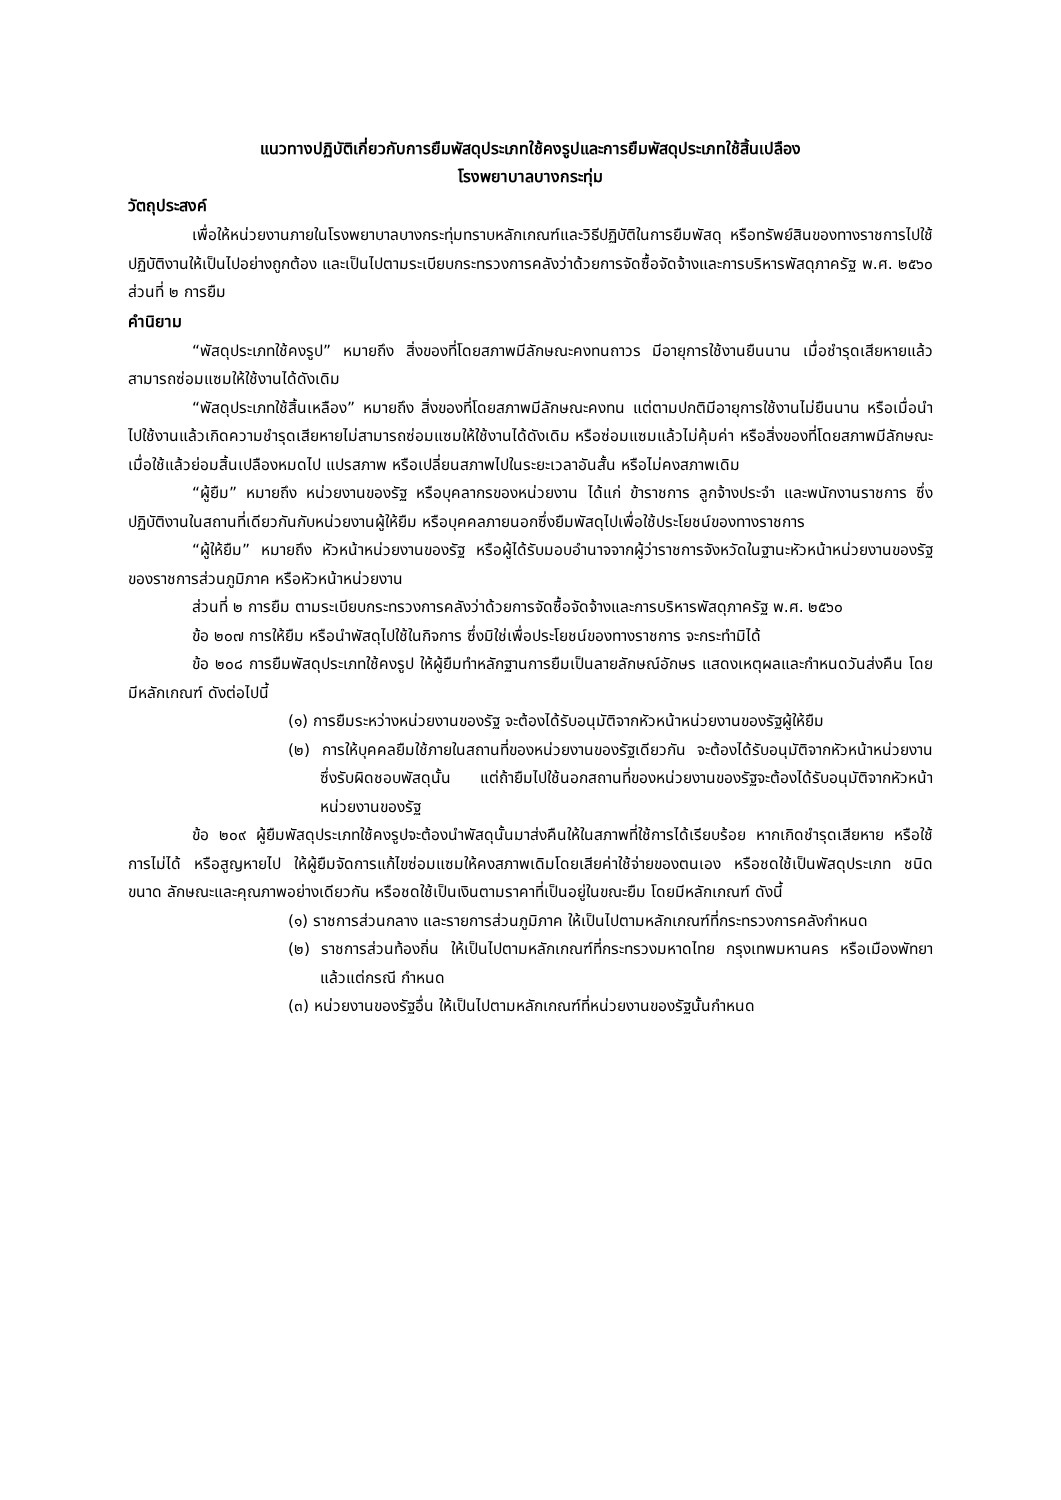แนวทางปฏิบัติเกี่ยวกับการยืมพัสดุประเภทใช้คงรูปและการยืมพัสดุประเภทใช้สิ้นเปลือง
โรงพยาบาลบางกระทุ่ม
วัตถุประสงค์
เพื่อให้หน่วยงานภายในโรงพยาบาลบางกระทุ่มทราบหลักเกณฑ์และวิธีปฏิบัติในการยืมพัสดุ หรือทรัพย์สินของทางราชการไปใช้ปฏิบัติงานให้เป็นไปอย่างถูกต้อง และเป็นไปตามระเบียบกระทรวงการคลังว่าด้วยการจัดซื้อจัดจ้างและการบริหารพัสดุภาครัฐ พ.ศ. ๒๕๖๐ ส่วนที่ ๒ การยืม
คำนิยาม
“พัสดุประเภทใช้คงรูป” หมายถึง สิ่งของที่โดยสภาพมีลักษณะคงทนถาวร มีอายุการใช้งานยืนนาน เมื่อชำรุดเสียหายแล้วสามารถซ่อมแซมให้ใช้งานได้ดังเดิม
“พัสดุประเภทใช้สิ้นเหลือง” หมายถึง สิ่งของที่โดยสภาพมีลักษณะคงทน แต่ตามปกติมีอายุการใช้งานไม่ยืนนาน หรือเมื่อนำไปใช้งานแล้วเกิดความชำรุดเสียหายไม่สามารถซ่อมแซมให้ใช้งานได้ดังเดิม หรือซ่อมแซมแล้วไม่คุ้มค่า หรือสิ่งของที่โดยสภาพมีลักษณะเมื่อใช้แล้วย่อมสิ้นเปลืองหมดไป แปรสภาพ หรือเปลี่ยนสภาพไปในระยะเวลาอันสั้น หรือไม่คงสภาพเดิม
“ผู้ยืม” หมายถึง หน่วยงานของรัฐ หรือบุคลากรของหน่วยงาน ได้แก่ ข้าราชการ ลูกจ้างประจำ และพนักงานราชการ ซึ่งปฏิบัติงานในสถานที่เดียวกันกับหน่วยงานผู้ให้ยืม หรือบุคคลภายนอกซึ่งยืมพัสดุไปเพื่อใช้ประโยชน์ของทางราชการ
“ผู้ให้ยืม” หมายถึง หัวหน้าหน่วยงานของรัฐ หรือผู้ได้รับมอบอำนาจจากผู้ว่าราชการจังหวัดในฐานะหัวหน้าหน่วยงานของรัฐของราชการส่วนภูมิภาค หรือหัวหน้าหน่วยงาน
ส่วนที่ ๒ การยืม ตามระเบียบกระทรวงการคลังว่าด้วยการจัดซื้อจัดจ้างและการบริหารพัสดุภาครัฐ พ.ศ. ๒๕๖๐
ข้อ ๒๐๗ การให้ยืม หรือนำพัสดุไปใช้ในกิจการ ซึ่งมิใช่เพื่อประโยชน์ของทางราชการ จะกระทำมิได้
ข้อ ๒๐๘ การยืมพัสดุประเภทใช้คงรูป ให้ผู้ยืมทำหลักฐานการยืมเป็นลายลักษณ์อักษร แสดงเหตุผลและกำหนดวันส่งคืน โดยมีหลักเกณฑ์ ดังต่อไปนี้
(๑) การยืมระหว่างหน่วยงานของรัฐ จะต้องได้รับอนุมัติจากหัวหน้าหน่วยงานของรัฐผู้ให้ยืม
(๒) การให้บุคคลยืมใช้ภายในสถานที่ของหน่วยงานของรัฐเดียวกัน จะต้องได้รับอนุมัติจากหัวหน้าหน่วยงานซึ่งรับผิดชอบพัสดุนั้น แต่ถ้ายืมไปใช้นอกสถานที่ของหน่วยงานของรัฐจะต้องได้รับอนุมัติจากหัวหน้าหน่วยงานของรัฐ
ข้อ ๒๐๙ ผู้ยืมพัสดุประเภทใช้คงรูปจะต้องนำพัสดุนั้นมาส่งคืนให้ในสภาพที่ใช้การได้เรียบร้อย หากเกิดชำรุดเสียหาย หรือใช้การไม่ได้ หรือสูญหายไป ให้ผู้ยืมจัดการแก้ไขซ่อมแซมให้คงสภาพเดิมโดยเสียค่าใช้จ่ายของตนเอง หรือชดใช้เป็นพัสดุประเภท ชนิด ขนาด ลักษณะและคุณภาพอย่างเดียวกัน หรือชดใช้เป็นเงินตามราคาที่เป็นอยู่ในขณะยืม โดยมีหลักเกณฑ์ ดังนี้
(๑) ราชการส่วนกลาง และรายการส่วนภูมิภาค ให้เป็นไปตามหลักเกณฑ์ที่กระทรวงการคลังกำหนด
(๒) ราชการส่วนท้องถิ่น ให้เป็นไปตามหลักเกณฑ์ที่กระทรวงมหาดไทย กรุงเทพมหานคร หรือเมืองพัทยา แล้วแต่กรณี กำหนด
(๓) หน่วยงานของรัฐอื่น ให้เป็นไปตามหลักเกณฑ์ที่หน่วยงานของรัฐนั้นกำหนด